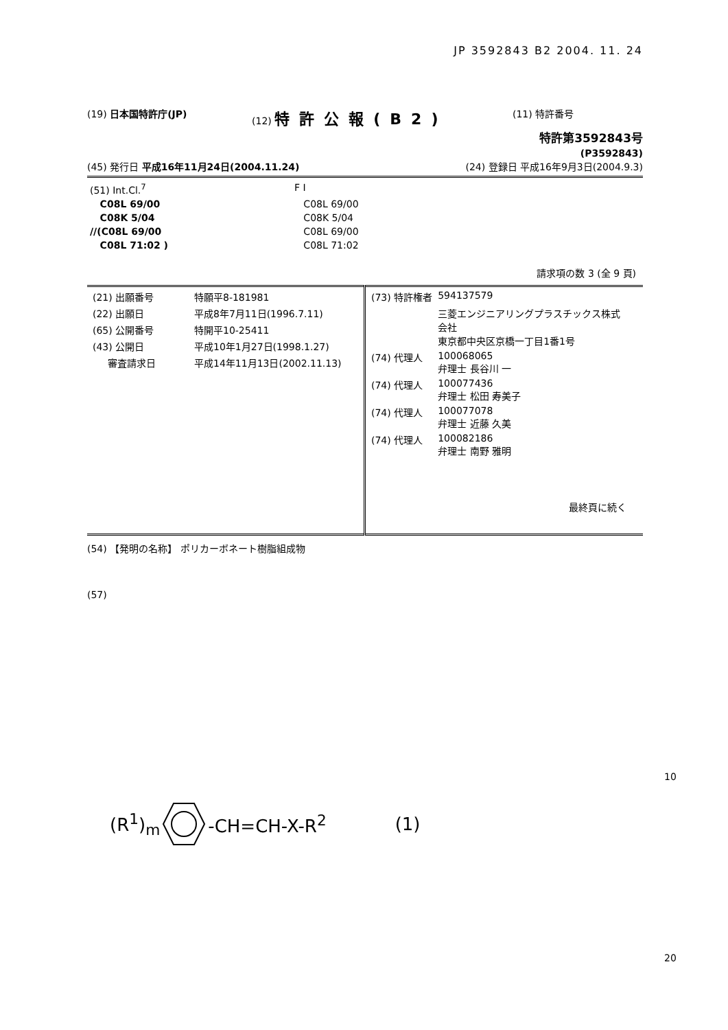JP 3592843 B2 2004. 11. 24
(19) 日本国特許庁(JP) (12) 特許公報(B2) (11) 特許番号
特許第3592843号
(P3592843)
(45) 発行日 平成16年11月24日(2004.11.24) (24) 登録日 平成16年9月3日(2004.9.3)
| (51) Int.Cl.<sup>7</sup> | F I |
| C08L 69/00 | C08L 69/00 |
| C08K 5/04 | C08K 5/04 |
| //(C08L 69/00 | C08L 69/00 |
| C08L 71:02 ) | C08L 71:02 |
請求項の数 3 (全 9 頁)
| / (21) 出願番号 / 特願平8-181981 / / (22) 出願日 / 平成8年7月11日(1996.7.11) / / (65) 公開番号 / 特開平10-25411 / / (43) 公開日 / 平成10年1月27日(1998.1.27) / / 審査請求日 / 平成14年11月13日(2002.11.13) / | / (73) 特許権者 / 594137579 / / / 三菱エンジニアリングプラスチックス株式 会社 東京都中央区京橋一丁目1番1号 / / (74) 代理人 / 100068065 弁理士 長谷川 一 / / (74) 代理人 / 100077436 弁理士 松田 寿美子 / / (74) 代理人 / 100077078 弁理士 近藤 久美 / / (74) 代理人 / 100082186 弁理士 南野 雅明 / 最終頁に続く |
(54) 【発明の名称】 ポリカーボネート樹脂組成物
(57)
10
(R<sup>1</sup>)<sub>m</sub> -CH=CH-X-R<sup>2</sup> (1)
20